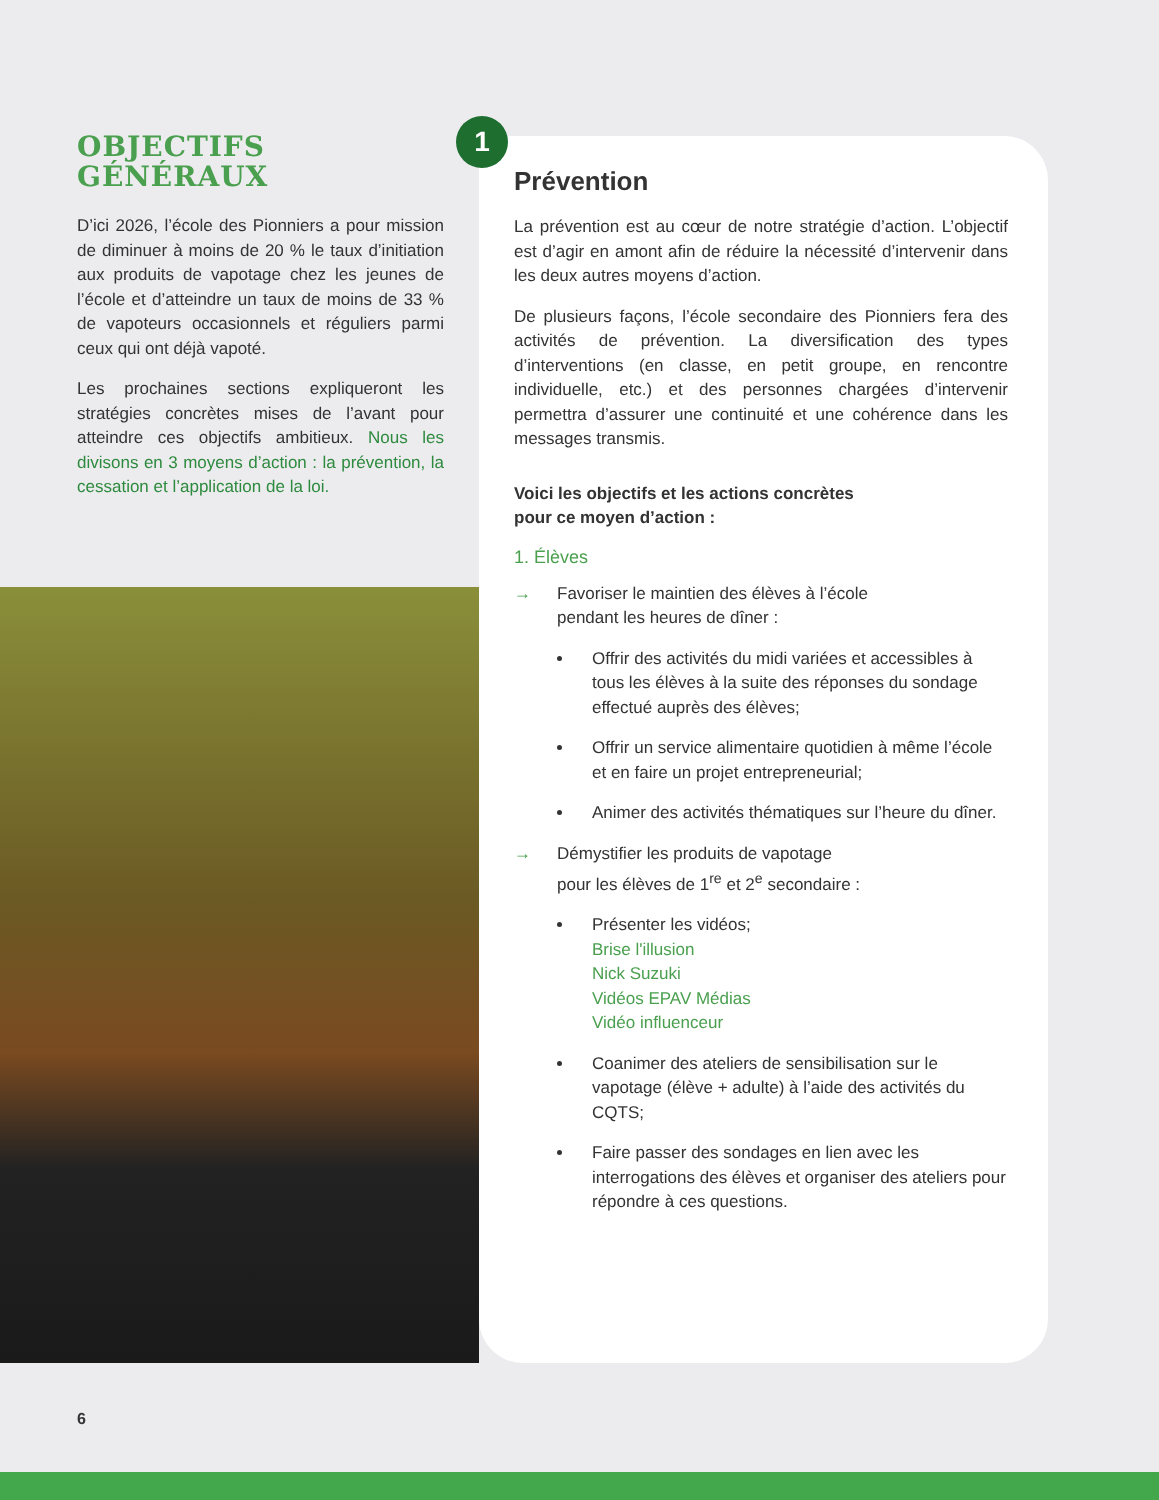OBJECTIFS GÉNÉRAUX
D’ici 2026, l’école des Pionniers a pour mission de diminuer à moins de 20 % le taux d’initiation aux produits de vapotage chez les jeunes de l’école et d’atteindre un taux de moins de 33 % de vapoteurs occasionnels et réguliers parmi ceux qui ont déjà vapoté.
Les prochaines sections expliqueront les stratégies concrètes mises de l’avant pour atteindre ces objectifs ambitieux. Nous les divisons en 3 moyens d’action : la prévention, la cessation et l’application de la loi.
Prévention
La prévention est au cœur de notre stratégie d’action. L’objectif est d’agir en amont afin de réduire la nécessité d’intervenir dans les deux autres moyens d’action.
De plusieurs façons, l’école secondaire des Pionniers fera des activités de prévention. La diversification des types d’interventions (en classe, en petit groupe, en rencontre individuelle, etc.) et des personnes chargées d’intervenir permettra d’assurer une continuité et une cohérence dans les messages transmis.
Voici les objectifs et les actions concrètes
pour ce moyen d’action :
1. Élèves
→ Favoriser le maintien des élèves à l’école
pendant les heures de dîner :
Offrir des activités du midi variées et accessibles à tous les élèves à la suite des réponses du sondage effectué auprès des élèves;
Offrir un service alimentaire quotidien à même l’école et en faire un projet entrepreneurial;
Animer des activités thématiques sur l’heure du dîner.
→ Démystifier les produits de vapotage
pour les élèves de 1<sup>re</sup> et 2<sup>e</sup> secondaire :
Présenter les vidéos;
Brise l'illusion
Nick Suzuki
Vidéos EPAV Médias
Vidéo influenceur
Coanimer des ateliers de sensibilisation sur le vapotage (élève + adulte) à l’aide des activités du CQTS;
Faire passer des sondages en lien avec les interrogations des élèves et organiser des ateliers pour répondre à ces questions.
1
6